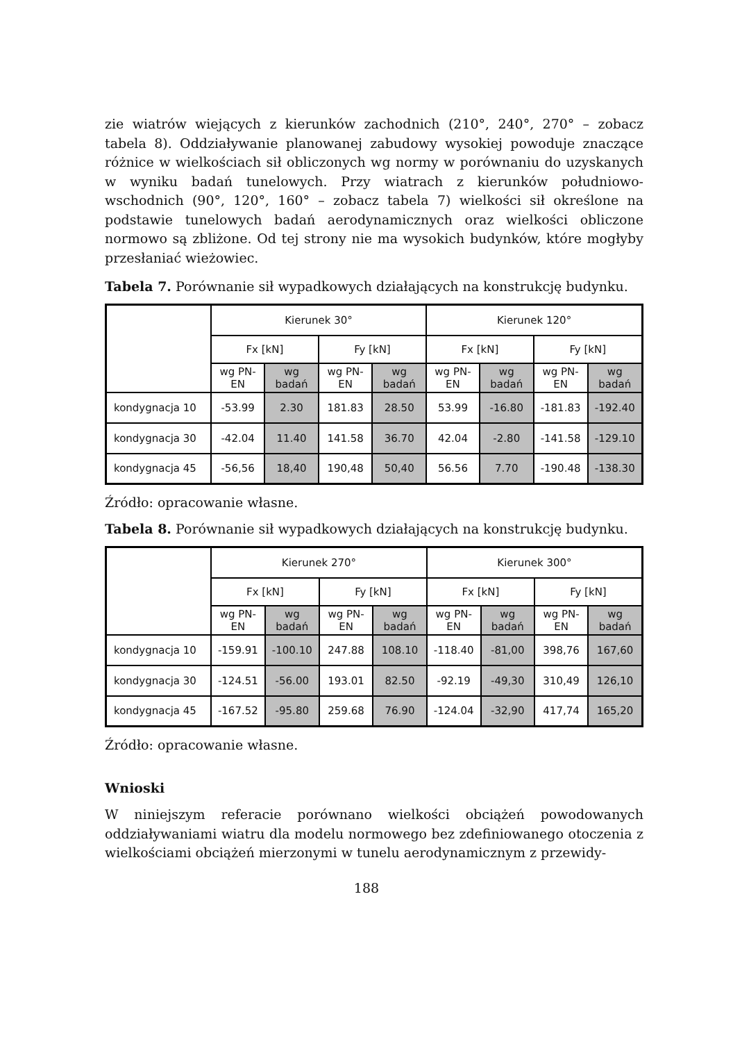zie wiatrów wiejących z kierunków zachodnich (210°, 240°, 270° – zobacz tabela 8). Oddziaływanie planowanej zabudowy wysokiej powoduje znaczące różnice w wielkościach sił obliczonych wg normy w porównaniu do uzyskanych w wyniku badań tunelowych. Przy wiatrach z kierunków południowo-wschodnich (90°, 120°, 160° – zobacz tabela 7) wielkości sił określone na podstawie tunelowych badań aerodynamicznych oraz wielkości obliczone normowo są zbliżone. Od tej strony nie ma wysokich budynków, które mogłyby przesłaniać wieżowiec.
Tabela 7. Porównanie sił wypadkowych działających na konstrukcję budynku.
| | Kierunek 30° | | | | Kierunek 120° | | | |
| | Fx [kN] | | Fy [kN] | | Fx [kN] | | Fy [kN] | |
| | wg PN-EN | wg badań | wg PN-EN | wg badań | wg PN-EN | wg badań | wg PN-EN | wg badań |
| kondygnacja 10 | -53.99 | 2.30 | 181.83 | 28.50 | 53.99 | -16.80 | -181.83 | -192.40 |
| kondygnacja 30 | -42.04 | 11.40 | 141.58 | 36.70 | 42.04 | -2.80 | -141.58 | -129.10 |
| kondygnacja 45 | -56,56 | 18,40 | 190,48 | 50,40 | 56.56 | 7.70 | -190.48 | -138.30 |
Źródło: opracowanie własne.
Tabela 8. Porównanie sił wypadkowych działających na konstrukcję budynku.
| | Kierunek 270° | | | | Kierunek 300° | | | |
| | Fx [kN] | | Fy [kN] | | Fx [kN] | | Fy [kN] | |
| | wg PN-EN | wg badań | wg PN-EN | wg badań | wg PN-EN | wg badań | wg PN-EN | wg badań |
| kondygnacja 10 | -159.91 | -100.10 | 247.88 | 108.10 | -118.40 | -81,00 | 398,76 | 167,60 |
| kondygnacja 30 | -124.51 | -56.00 | 193.01 | 82.50 | -92.19 | -49,30 | 310,49 | 126,10 |
| kondygnacja 45 | -167.52 | -95.80 | 259.68 | 76.90 | -124.04 | -32,90 | 417,74 | 165,20 |
Źródło: opracowanie własne.
Wnioski
W niniejszym referacie porównano wielkości obciążeń powodowanych oddziaływaniami wiatru dla modelu normowego bez zdefiniowanego otoczenia z wielkościami obciążeń mierzonymi w tunelu aerodynamicznym z przewidy-
188